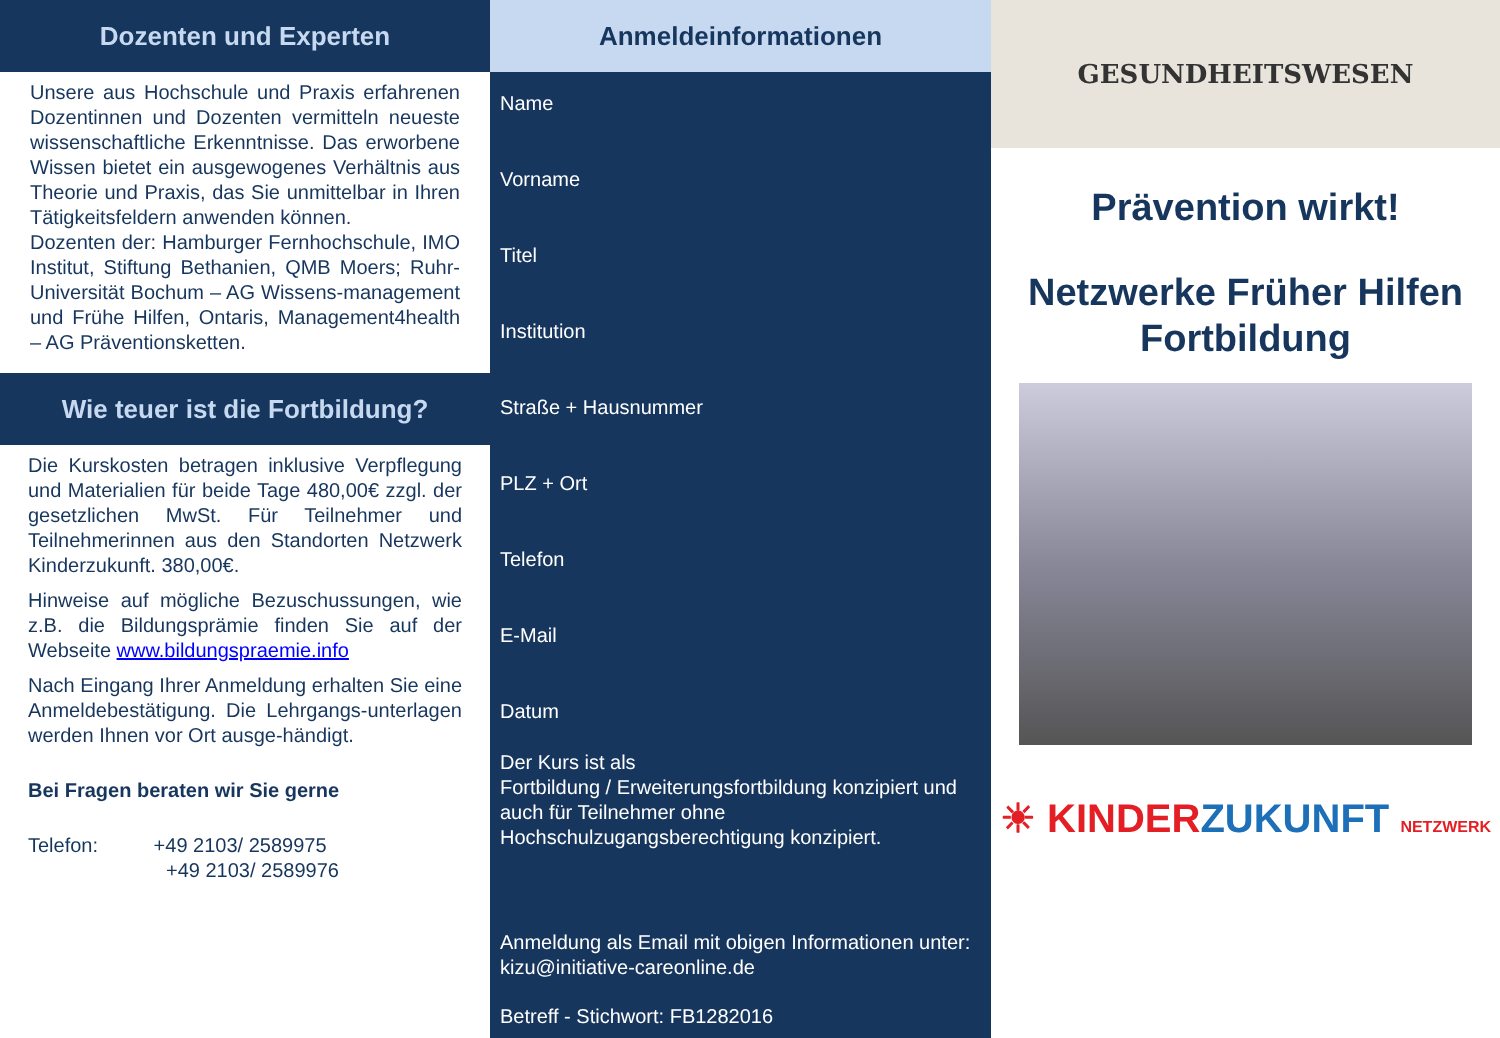Dozenten und Experten
Unsere aus Hochschule und Praxis erfahrenen Dozentinnen und Dozenten vermitteln neueste wissenschaftliche Erkenntnisse. Das erworbene Wissen bietet ein ausgewogenes Verhältnis aus Theorie und Praxis, das Sie unmittelbar in Ihren Tätigkeitsfeldern anwenden können.
Dozenten der: Hamburger Fernhochschule, IMO Institut, Stiftung Bethanien, QMB Moers; Ruhr-Universität Bochum – AG Wissens-management und Frühe Hilfen, Ontaris, Management4health – AG Präventionsketten.
Wie teuer ist die Fortbildung?
Die Kurskosten betragen inklusive Verpflegung und Materialien für beide Tage 480,00€ zzgl. der gesetzlichen MwSt. Für Teilnehmer und Teilnehmerinnen aus den Standorten Netzwerk Kinderzukunft. 380,00€.
Hinweise auf mögliche Bezuschussungen, wie z.B. die Bildungsprämie finden Sie auf der Webseite www.bildungspraemie.info
Nach Eingang Ihrer Anmeldung erhalten Sie eine Anmeldebestätigung. Die Lehrgangs-unterlagen werden Ihnen vor Ort ausge-händigt.
Bei Fragen beraten wir Sie gerne
Telefon: +49 2103/ 2589975
+49 2103/ 2589976
Anmeldeinformationen
Name
Vorname
Titel
Institution
Straße + Hausnummer
PLZ + Ort
Telefon
E-Mail
Datum
Der Kurs ist als
Fortbildung / Erweiterungsfortbildung konzipiert und auch für Teilnehmer ohne Hochschulzugangsberechtigung konzipiert.
Anmeldung als Email mit obigen Informationen unter: kizu@initiative-careonline.de
Betreff - Stichwort: FB1282016
GESUNDHEITSWESEN
Prävention wirkt!
Netzwerke Früher Hilfen
Fortbildung
☀ KINDER ZUKUNFT NETZWERK